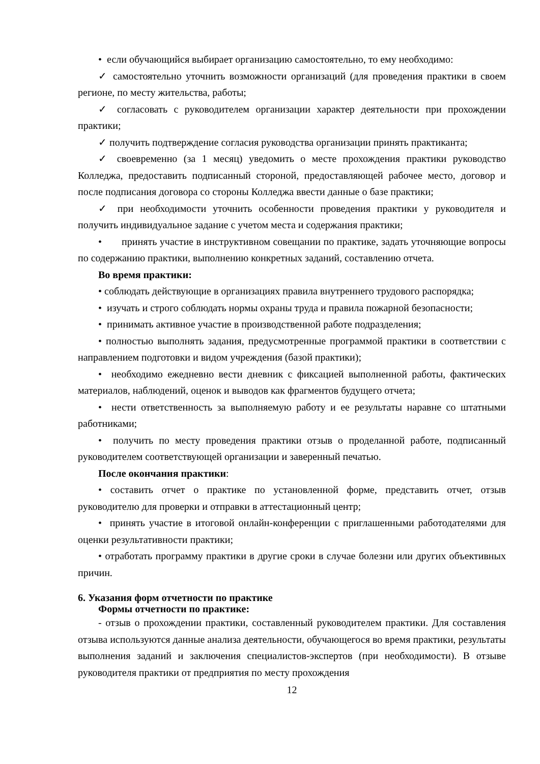• если обучающийся выбирает организацию самостоятельно, то ему необходимо:
✓ самостоятельно уточнить возможности организаций (для проведения практики в своем регионе, по месту жительства, работы;
✓ согласовать с руководителем организации характер деятельности при прохождении практики;
✓ получить подтверждение согласия руководства организации принять практиканта;
✓ своевременно (за 1 месяц) уведомить о месте прохождения практики руководство Колледжа, предоставить подписанный стороной, предоставляющей рабочее место, договор и после подписания договора со стороны Колледжа ввести данные о базе практики;
✓ при необходимости уточнить особенности проведения практики у руководителя и получить индивидуальное задание с учетом места и содержания практики;
• принять участие в инструктивном совещании по практике, задать уточняющие вопросы по содержанию практики, выполнению конкретных заданий, составлению отчета.
Во время практики:
• соблюдать действующие в организациях правила внутреннего трудового распорядка;
• изучать и строго соблюдать нормы охраны труда и правила пожарной безопасности;
• принимать активное участие в производственной работе подразделения;
• полностью выполнять задания, предусмотренные программой практики в соответствии с направлением подготовки и видом учреждения (базой практики);
• необходимо ежедневно вести дневник с фиксацией выполненной работы, фактических материалов, наблюдений, оценок и выводов как фрагментов будущего отчета;
• нести ответственность за выполняемую работу и ее результаты наравне со штатными работниками;
• получить по месту проведения практики отзыв о проделанной работе, подписанный руководителем соответствующей организации и заверенный печатью.
После окончания практики:
• составить отчет о практике по установленной форме, представить отчет, отзыв руководителю для проверки и отправки в аттестационный центр;
• принять участие в итоговой онлайн-конференции с приглашенными работодателями для оценки результативности практики;
• отработать программу практики в другие сроки в случае болезни или других объективных причин.
6. Указания форм отчетности по практике
Формы отчетности по практике:
- отзыв о прохождении практики, составленный руководителем практики. Для составления отзыва используются данные анализа деятельности, обучающегося во время практики, результаты выполнения заданий и заключения специалистов-экспертов (при необходимости). В отзыве руководителя практики от предприятия по месту прохождения
12